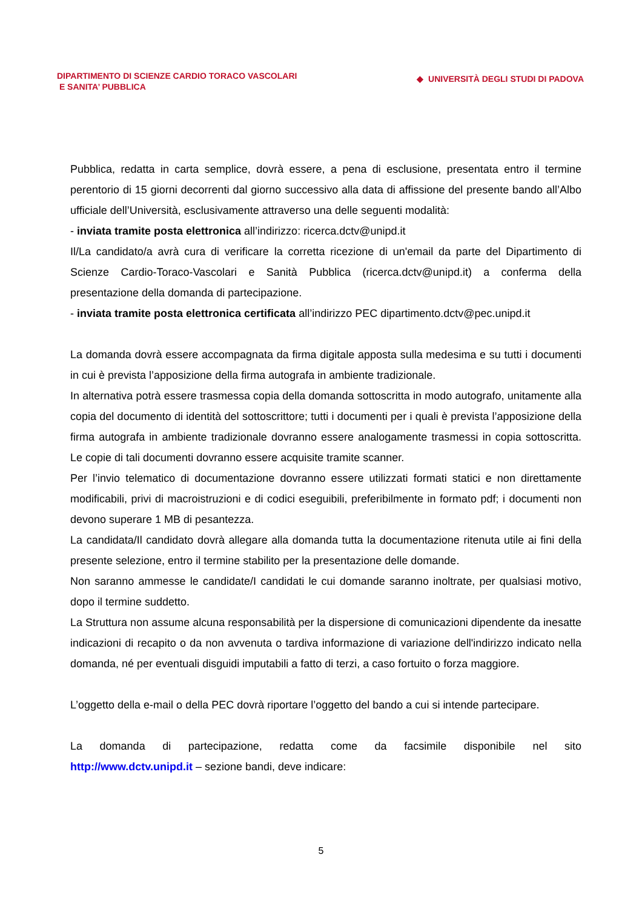DIPARTIMENTO DI SCIENZE CARDIO TORACO VASCOLARI
E SANITA’ PUBBLICA
◆ UNIVERSITÀ DEGLI STUDI DI PADOVA
Pubblica, redatta in carta semplice, dovrà essere, a pena di esclusione, presentata entro il termine perentorio di 15 giorni decorrenti dal giorno successivo alla data di affissione del presente bando all’Albo ufficiale dell’Università, esclusivamente attraverso una delle seguenti modalità:
- inviata tramite posta elettronica all’indirizzo: ricerca.dctv@unipd.it
Il/La candidato/a avrà cura di verificare la corretta ricezione di un'email da parte del Dipartimento di Scienze Cardio-Toraco-Vascolari e Sanità Pubblica (ricerca.dctv@unipd.it) a conferma della presentazione della domanda di partecipazione.
- inviata tramite posta elettronica certificata all’indirizzo PEC dipartimento.dctv@pec.unipd.it
La domanda dovrà essere accompagnata da firma digitale apposta sulla medesima e su tutti i documenti in cui è prevista l’apposizione della firma autografa in ambiente tradizionale.
In alternativa potrà essere trasmessa copia della domanda sottoscritta in modo autografo, unitamente alla copia del documento di identità del sottoscrittore; tutti i documenti per i quali è prevista l’apposizione della firma autografa in ambiente tradizionale dovranno essere analogamente trasmessi in copia sottoscritta. Le copie di tali documenti dovranno essere acquisite tramite scanner.
Per l’invio telematico di documentazione dovranno essere utilizzati formati statici e non direttamente modificabili, privi di macroistruzioni e di codici eseguibili, preferibilmente in formato pdf; i documenti non devono superare 1 MB di pesantezza.
La candidata/Il candidato dovrà allegare alla domanda tutta la documentazione ritenuta utile ai fini della presente selezione, entro il termine stabilito per la presentazione delle domande.
Non saranno ammesse le candidate/I candidati le cui domande saranno inoltrate, per qualsiasi motivo, dopo il termine suddetto.
La Struttura non assume alcuna responsabilità per la dispersione di comunicazioni dipendente da inesatte indicazioni di recapito o da non avvenuta o tardiva informazione di variazione dell'indirizzo indicato nella domanda, né per eventuali disguidi imputabili a fatto di terzi, a caso fortuito o forza maggiore.
L’oggetto della e-mail o della PEC dovrà riportare l’oggetto del bando a cui si intende partecipare.
La domanda di partecipazione, redatta come da facsimile disponibile nel sito
http://www.dctv.unipd.it – sezione bandi, deve indicare:
5